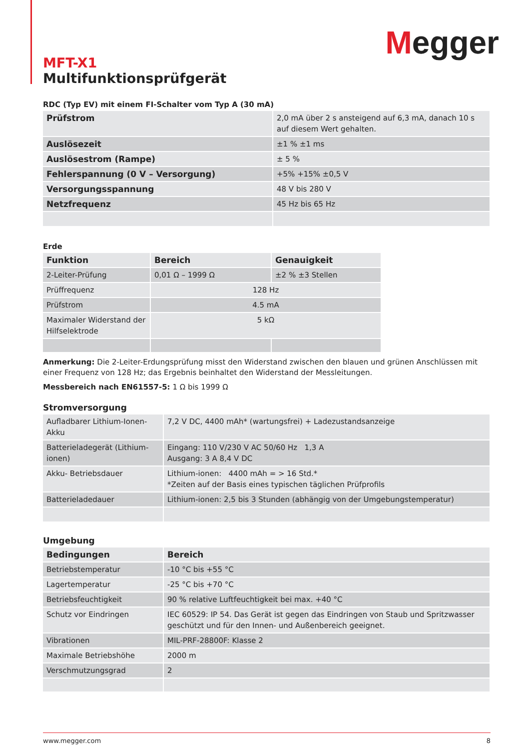Megger
MFT-X1
Multifunktionsprüfgerät
RDC (Typ EV) mit einem FI-Schalter vom Typ A (30 mA)
| Prüfstrom | 2,0 mA über 2 s ansteigend auf 6,3 mA, danach 10 s auf diesem Wert gehalten. |
| Auslösezeit | ±1 % ±1 ms |
| Auslösestrom (Rampe) | ± 5 % |
| Fehlerspannung (0 V – Versorgung) | +5% +15% ±0,5 V |
| Versorgungsspannung | 48 V bis 280 V |
| Netzfrequenz | 45 Hz bis 65 Hz |
Erde
| Funktion | Bereich | Genauigkeit |
| --- | --- | --- |
| 2-Leiter-Prüfung | 0,01 Ω – 1999 Ω | ±2 % ±3 Stellen |
| Prüffrequenz | 128 Hz | |
| Prüfstrom | 4.5 mA | |
| Maximaler Widerstand der Hilfselektrode | 5 kΩ | |
Anmerkung: Die 2-Leiter-Erdungsprüfung misst den Widerstand zwischen den blauen und grünen Anschlüssen mit einer Frequenz von 128 Hz; das Ergebnis beinhaltet den Widerstand der Messleitungen.
Messbereich nach EN61557-5: 1 Ω bis 1999 Ω
Stromversorgung
| Aufladbarer Lithium-Ionen-Akku | 7,2 V DC, 4400 mAh* (wartungsfrei) + Ladezustandsanzeige |
| Batterieladegerät (Lithium-ionen) | Eingang: 110 V/230 V AC 50/60 Hz 1,3 A Ausgang: 3 A 8,4 V DC |
| Akku- Betriebsdauer | Lithium-ionen: 4400 mAh = > 16 Std.* *Zeiten auf der Basis eines typischen täglichen Prüfprofils |
| Batterieladedauer | Lithium-ionen: 2,5 bis 3 Stunden (abhängig von der Umgebungstemperatur) |
Umgebung
| Bedingungen | Bereich |
| --- | --- |
| Betriebstemperatur | -10 °C bis +55 °C |
| Lagertemperatur | -25 °C bis +70 °C |
| Betriebsfeuchtigkeit | 90 % relative Luftfeuchtigkeit bei max. +40 °C |
| Schutz vor Eindringen | IEC 60529: IP 54. Das Gerät ist gegen das Eindringen von Staub und Spritzwasser geschützt und für den Innen- und Außenbereich geeignet. |
| Vibrationen | MIL-PRF-28800F: Klasse 2 |
| Maximale Betriebshöhe | 2000 m |
| Verschmutzungsgrad | 2 |
www.megger.com 8